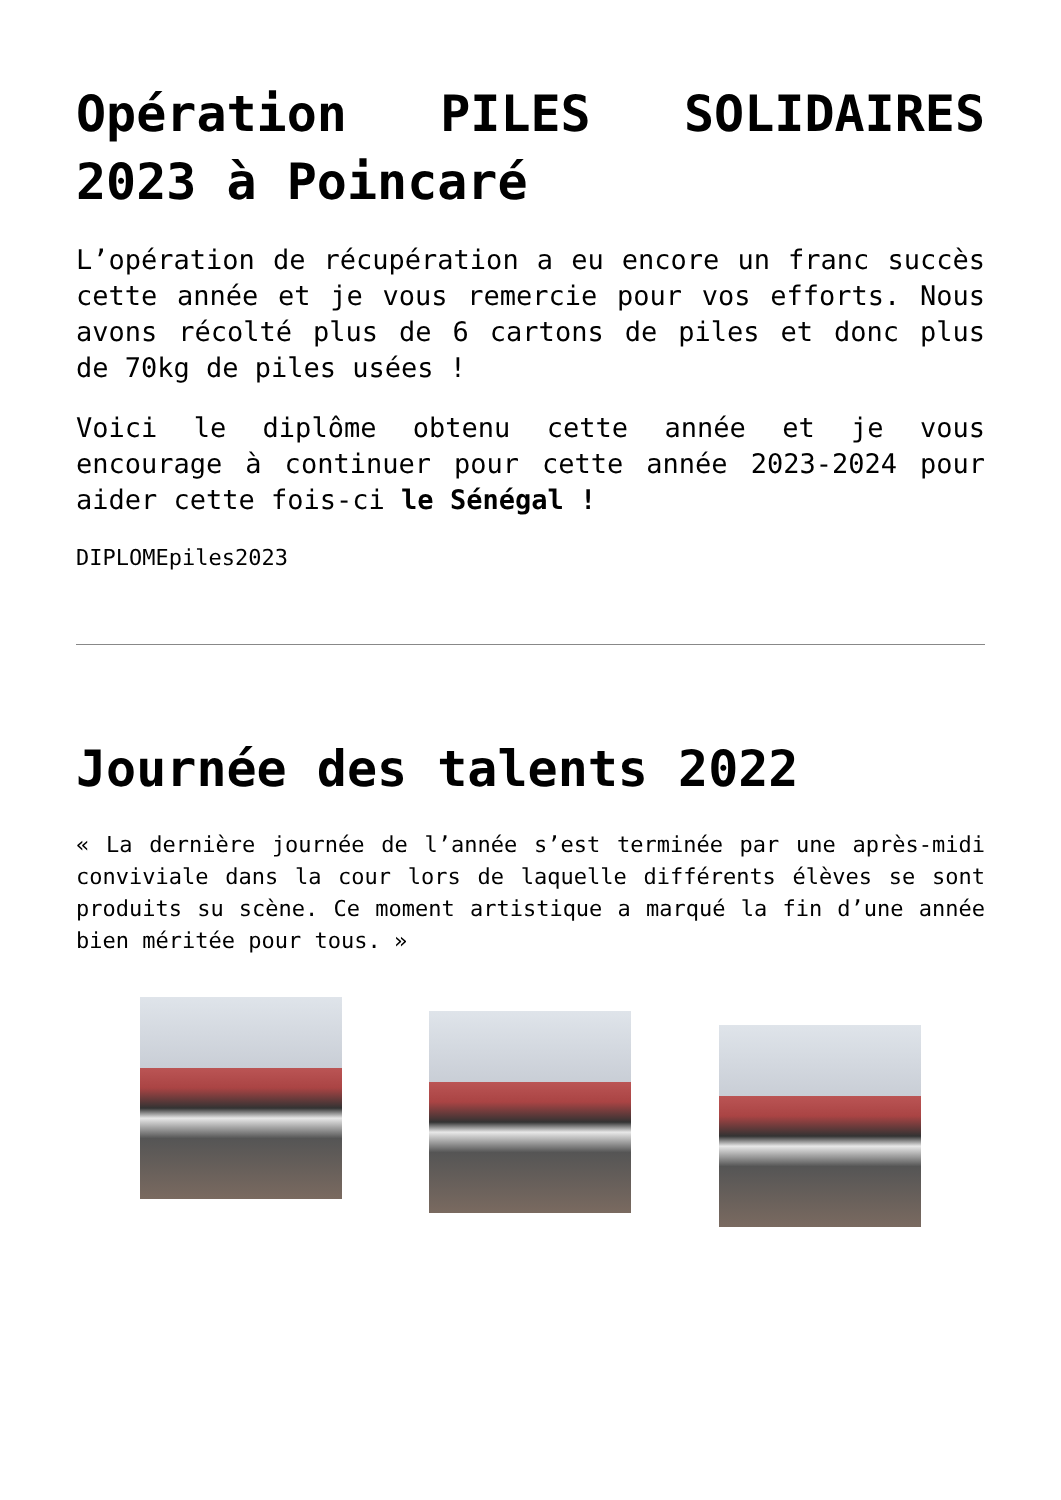Opération PILES SOLIDAIRES 2023 à Poincaré
L’opération de récupération a eu encore un franc succès cette année et je vous remercie pour vos efforts. Nous avons récolté plus de 6 cartons de piles et donc plus de 70kg de piles usées !
Voici le diplôme obtenu cette année et je vous encourage à continuer pour cette année 2023-2024 pour aider cette fois-ci le Sénégal !
DIPLOMEpiles2023
Journée des talents 2022
« La dernière journée de l’année s’est terminée par une après-midi conviviale dans la cour lors de laquelle différents élèves se sont produits su scène. Ce moment artistique a marqué la fin d’une année bien méritée pour tous. »